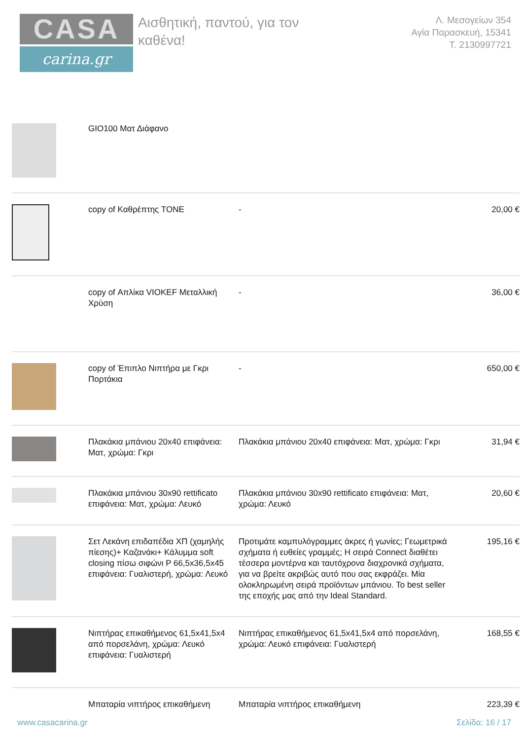CASA
carina.gr
Αισθητική, παντού, για τον
καθένα!
Λ. Μεσογείων 354
Αγία Παρασκευή, 15341
Τ. 2130997721
| | GIO100 Ματ Διάφανο | | |
| | copy of Καθρέπτης TONE | - | 20,00 € |
| | copy of Απλίκα VIOKEF Μεταλλική Χρύση | - | 36,00 € |
| | copy of Έπιπλο Νιπτήρα με Γκρι Πορτάκια | - | 650,00 € |
| | Πλακάκια μπάνιου 20x40 επιφάνεια: Ματ, χρώμα: Γκρι | Πλακάκια μπάνιου 20x40 επιφάνεια: Ματ, χρώμα: Γκρι | 31,94 € |
| | Πλακάκια μπάνιου 30x90 rettificato επιφάνεια: Ματ, χρώμα: Λευκό | Πλακάκια μπάνιου 30x90 rettificato επιφάνεια: Ματ, χρώμα: Λευκό | 20,60 € |
| | Σετ Λεκάνη επιδαπέδια ΧΠ (χαμηλής πίεσης)+ Καζανάκι+ Κάλυμμα soft closing πίσω σιφώνι P 66,5x36,5x45 επιφάνεια: Γυαλιστερή, χρώμα: Λευκό | Προτιμάτε καμπυλόγραμμες άκρες ή γωνίες; Γεωμετρικά σχήματα ή ευθείες γραμμές; Η σειρά Connect διαθέτει τέσσερα μοντέρνα και ταυτόχρονα διαχρονικά σχήματα, για να βρείτε ακριβώς αυτό που σας εκφράζει. Μία ολοκληρωμένη σειρά προϊόντων μπάνιου. Το best seller της εποχής μας από την Ideal Standard. | 195,16 € |
| | Νιπτήρας επικαθήμενος 61,5x41,5x4 από πορσελάνη, χρώμα: Λευκό επιφάνεια: Γυαλιστερή | Νιπτήρας επικαθήμενος 61,5x41,5x4 από πορσελάνη, χρώμα: Λευκό επιφάνεια: Γυαλιστερή | 168,55 € |
| | Μπαταρία νιπτήρος επικαθήμενη | Μπαταρία νιπτήρος επικαθήμενη | 223,39 € |
www.casacarina.gr Σελίδα: 16 / 17